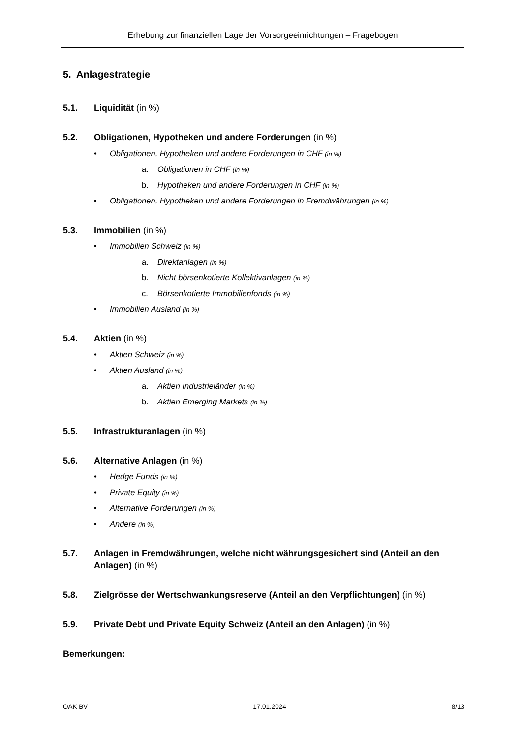Erhebung zur finanziellen Lage der Vorsorgeeinrichtungen – Fragebogen
5. Anlagestrategie
5.1. Liquidität (in %)
5.2. Obligationen, Hypotheken und andere Forderungen (in %)
• Obligationen, Hypotheken und andere Forderungen in CHF (in %)
a. Obligationen in CHF (in %)
b. Hypotheken und andere Forderungen in CHF (in %)
• Obligationen, Hypotheken und andere Forderungen in Fremdwährungen (in %)
5.3. Immobilien (in %)
• Immobilien Schweiz (in %)
a. Direktanlagen (in %)
b. Nicht börsenkotierte Kollektivanlagen (in %)
c. Börsenkotierte Immobilienfonds (in %)
• Immobilien Ausland (in %)
5.4. Aktien (in %)
• Aktien Schweiz (in %)
• Aktien Ausland (in %)
a. Aktien Industrieländer (in %)
b. Aktien Emerging Markets (in %)
5.5. Infrastrukturanlagen (in %)
5.6. Alternative Anlagen (in %)
• Hedge Funds (in %)
• Private Equity (in %)
• Alternative Forderungen (in %)
• Andere (in %)
5.7. Anlagen in Fremdwährungen, welche nicht währungsgesichert sind (Anteil an den Anlagen) (in %)
5.8. Zielgrösse der Wertschwankungsreserve (Anteil an den Verpflichtungen) (in %)
5.9. Private Debt und Private Equity Schweiz (Anteil an den Anlagen) (in %)
Bemerkungen:
OAK BV 17.01.2024 8/13